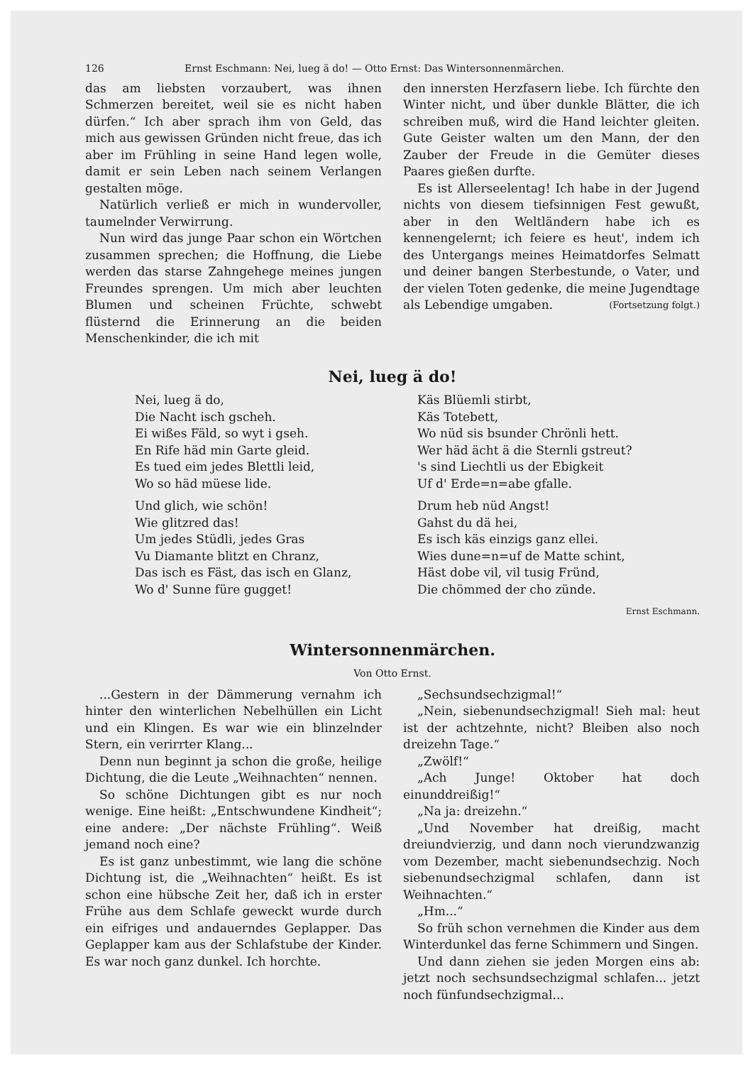126 Ernst Eschmann: Nei, lueg ä do! — Otto Ernst: Das Wintersonnenmärchen.
das am liebsten vorzaubert, was ihnen Schmerzen bereitet, weil sie es nicht haben dürfen.“ Ich aber sprach ihm von Geld, das mich aus gewissen Gründen nicht freue, das ich aber im Frühling in seine Hand legen wolle, damit er sein Leben nach seinem Verlangen gestalten möge.
Natürlich verließ er mich in wundervoller, taumelnder Verwirrung.
Nun wird das junge Paar schon ein Wörtchen zusammen sprechen; die Hoffnung, die Liebe werden das starse Zahngehege meines jungen Freundes sprengen. Um mich aber leuchten Blumen und scheinen Früchte, schwebt flüsternd die Erinnerung an die beiden Menschenkinder, die ich mit
den innersten Herzfasern liebe. Ich fürchte den Winter nicht, und über dunkle Blätter, die ich schreiben muß, wird die Hand leichter gleiten. Gute Geister walten um den Mann, der den Zauber der Freude in die Gemüter dieses Paares gießen durfte.
Es ist Allerseelentag! Ich habe in der Jugend nichts von diesem tiefsinnigen Fest gewußt, aber in den Weltländern habe ich es kennengelernt; ich feiere es heut', indem ich des Untergangs meines Heimatdorfes Selmatt und deiner bangen Sterbestunde, o Vater, und der vielen Toten gedenke, die meine Jugendtage als Lebendige umgaben. (Fortsetzung folgt.)
Nei, lueg ä do!
Nei, lueg ä do,
Die Nacht isch gscheh.
Ei wißes Fäld, so wyt i gseh.
En Rife häd min Garte gleid.
Es tued eim jedes Blettli leid,
Wo so häd müese lide.
Und glich, wie schön!
Wie glitzred das!
Um jedes Stüdli, jedes Gras
Vu Diamante blitzt en Chranz,
Das isch es Fäst, das isch en Glanz,
Wo d' Sunne füre gugget!
Käs Blüemli stirbt,
Käs Totebett,
Wo nüd sis bsunder Chrönli hett.
Wer häd ächt ä die Sternli gstreut?
's sind Liechtli us der Ebigkeit
Uf d' Erde=n=abe gfalle.
Drum heb nüd Angst!
Gahst du dä hei,
Es isch käs einzigs ganz ellei.
Wies dune=n=uf de Matte schint,
Häst dobe vil, vil tusig Fründ,
Die chömmed der cho zünde.
Ernst Eschmann.
Wintersonnenmärchen.
Von Otto Ernst.
...Gestern in der Dämmerung vernahm ich hinter den winterlichen Nebelhüllen ein Licht und ein Klingen. Es war wie ein blinzelnder Stern, ein verirrter Klang...
Denn nun beginnt ja schon die große, heilige Dichtung, die die Leute „Weihnachten“ nennen.
So schöne Dichtungen gibt es nur noch wenige. Eine heißt: „Entschwundene Kindheit“; eine andere: „Der nächste Frühling“. Weiß jemand noch eine?
Es ist ganz unbestimmt, wie lang die schöne Dichtung ist, die „Weihnachten“ heißt. Es ist schon eine hübsche Zeit her, daß ich in erster Frühe aus dem Schlafe geweckt wurde durch ein eifriges und andauerndes Geplapper. Das Geplapper kam aus der Schlafstube der Kinder. Es war noch ganz dunkel. Ich horchte.
„Sechsundsechzigmal!“
„Nein, siebenundsechzigmal! Sieh mal: heut ist der achtzehnte, nicht? Bleiben also noch dreizehn Tage.“
„Zwölf!“
„Ach Junge! Oktober hat doch einunddreißig!“
„Na ja: dreizehn.“
„Und November hat dreißig, macht dreiundvierzig, und dann noch vierundzwanzig vom Dezember, macht siebenundsechzig. Noch siebenundsechzigmal schlafen, dann ist Weihnachten.“
„Hm...“
So früh schon vernehmen die Kinder aus dem Winterdunkel das ferne Schimmern und Singen.
Und dann ziehen sie jeden Morgen eins ab: jetzt noch sechsundsechzigmal schlafen... jetzt noch fünfundsechzigmal...